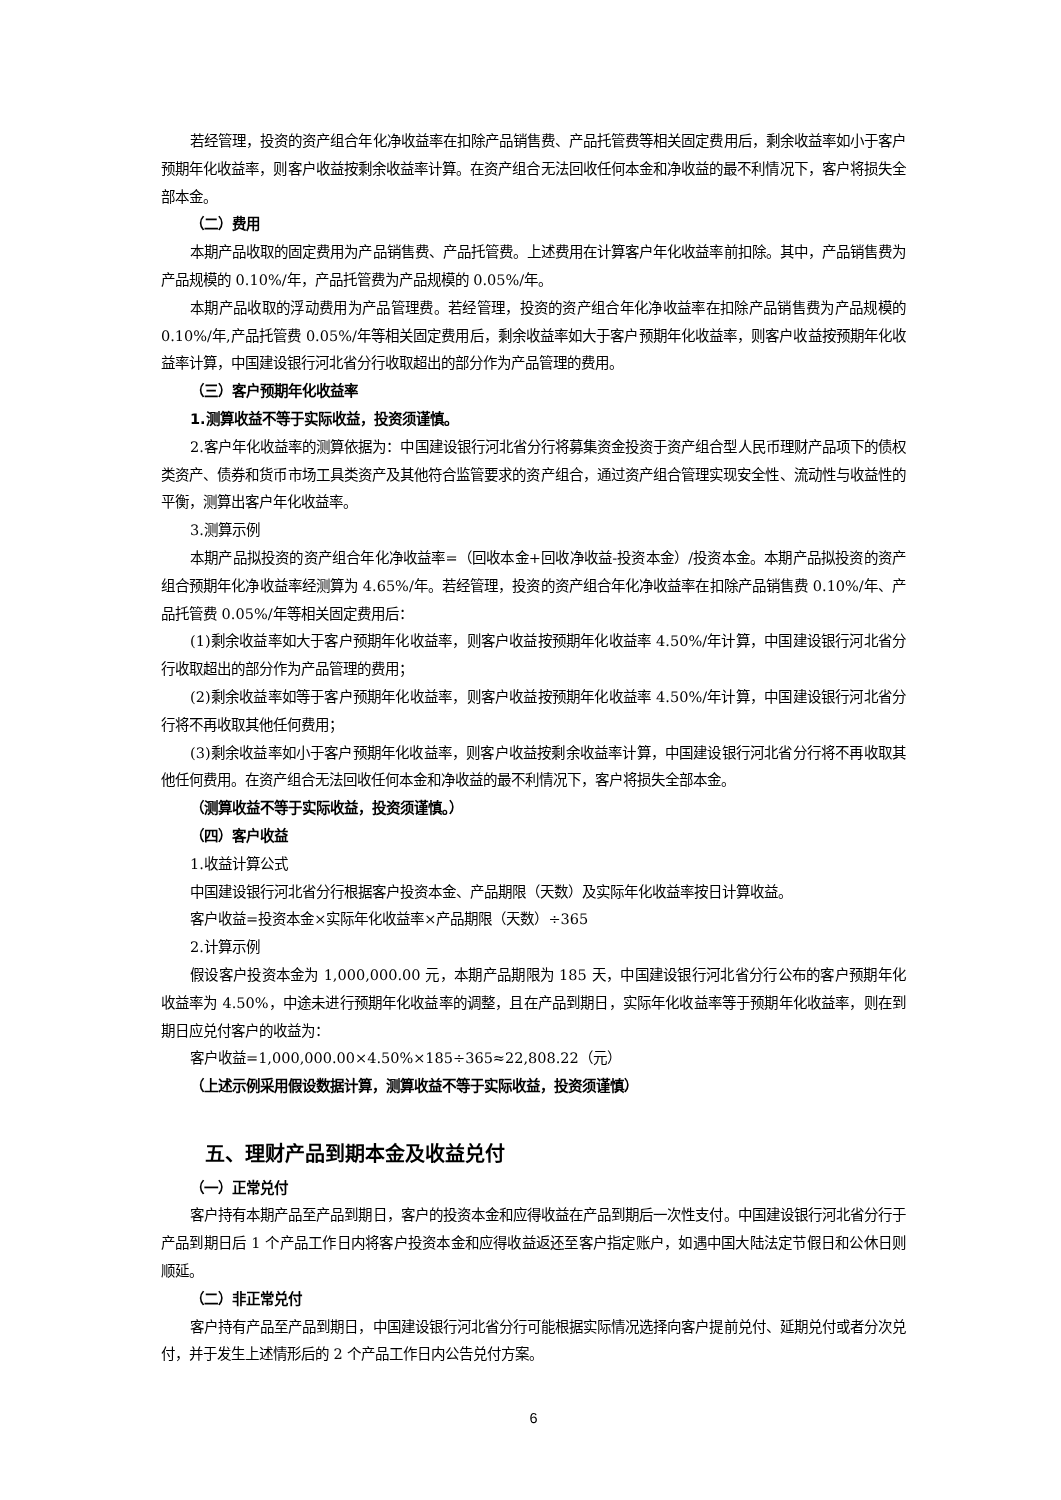若经管理，投资的资产组合年化净收益率在扣除产品销售费、产品托管费等相关固定费用后，剩余收益率如小于客户预期年化收益率，则客户收益按剩余收益率计算。在资产组合无法回收任何本金和净收益的最不利情况下，客户将损失全部本金。
（二）费用
本期产品收取的固定费用为产品销售费、产品托管费。上述费用在计算客户年化收益率前扣除。其中，产品销售费为产品规模的 0.10%/年，产品托管费为产品规模的 0.05%/年。
本期产品收取的浮动费用为产品管理费。若经管理，投资的资产组合年化净收益率在扣除产品销售费为产品规模的 0.10%/年,产品托管费 0.05%/年等相关固定费用后，剩余收益率如大于客户预期年化收益率，则客户收益按预期年化收益率计算，中国建设银行河北省分行收取超出的部分作为产品管理的费用。
（三）客户预期年化收益率
1.测算收益不等于实际收益，投资须谨慎。
2.客户年化收益率的测算依据为：中国建设银行河北省分行将募集资金投资于资产组合型人民币理财产品项下的债权类资产、债券和货币市场工具类资产及其他符合监管要求的资产组合，通过资产组合管理实现安全性、流动性与收益性的平衡，测算出客户年化收益率。
3.测算示例
本期产品拟投资的资产组合年化净收益率=（回收本金+回收净收益-投资本金）/投资本金。本期产品拟投资的资产组合预期年化净收益率经测算为 4.65%/年。若经管理，投资的资产组合年化净收益率在扣除产品销售费 0.10%/年、产品托管费 0.05%/年等相关固定费用后：
(1)剩余收益率如大于客户预期年化收益率，则客户收益按预期年化收益率 4.50%/年计算，中国建设银行河北省分行收取超出的部分作为产品管理的费用；
(2)剩余收益率如等于客户预期年化收益率，则客户收益按预期年化收益率 4.50%/年计算，中国建设银行河北省分行将不再收取其他任何费用；
(3)剩余收益率如小于客户预期年化收益率，则客户收益按剩余收益率计算，中国建设银行河北省分行将不再收取其他任何费用。在资产组合无法回收任何本金和净收益的最不利情况下，客户将损失全部本金。
（测算收益不等于实际收益，投资须谨慎。）
（四）客户收益
1.收益计算公式
中国建设银行河北省分行根据客户投资本金、产品期限（天数）及实际年化收益率按日计算收益。
客户收益=投资本金×实际年化收益率×产品期限（天数）÷365
2.计算示例
假设客户投资本金为 1,000,000.00 元，本期产品期限为 185 天，中国建设银行河北省分行公布的客户预期年化收益率为 4.50%，中途未进行预期年化收益率的调整，且在产品到期日，实际年化收益率等于预期年化收益率，则在到期日应兑付客户的收益为：
客户收益=1,000,000.00×4.50%×185÷365≈22,808.22（元）
（上述示例采用假设数据计算，测算收益不等于实际收益，投资须谨慎）
五、理财产品到期本金及收益兑付
（一）正常兑付
客户持有本期产品至产品到期日，客户的投资本金和应得收益在产品到期后一次性支付。中国建设银行河北省分行于产品到期日后 1 个产品工作日内将客户投资本金和应得收益返还至客户指定账户，如遇中国大陆法定节假日和公休日则顺延。
（二）非正常兑付
客户持有产品至产品到期日，中国建设银行河北省分行可能根据实际情况选择向客户提前兑付、延期兑付或者分次兑付，并于发生上述情形后的 2 个产品工作日内公告兑付方案。
6